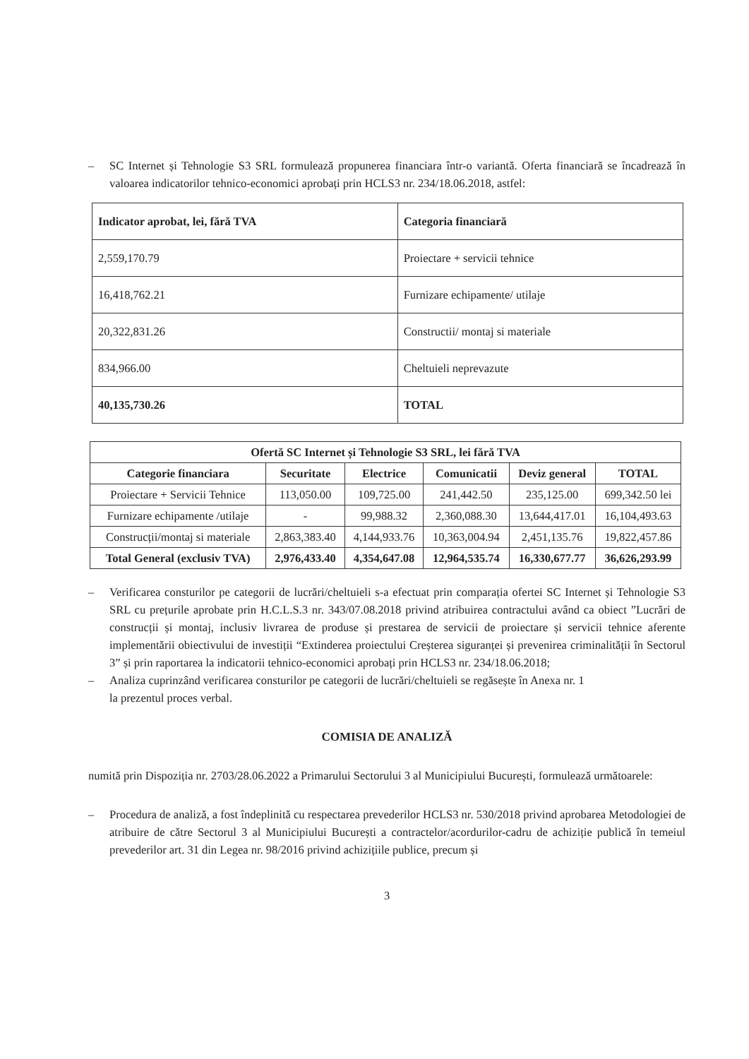– SC Internet și Tehnologie S3 SRL formulează propunerea financiara într-o variantă. Oferta financiară se încadrează în valoarea indicatorilor tehnico-economici aprobați prin HCLS3 nr. 234/18.06.2018, astfel:
| Indicator aprobat, lei, fără TVA | Categoria financiară |
| 2,559,170.79 | Proiectare + servicii tehnice |
| 16,418,762.21 | Furnizare echipamente/ utilaje |
| 20,322,831.26 | Constructii/ montaj si materiale |
| 834,966.00 | Cheltuieli neprevazute |
| 40,135,730.26 | TOTAL |
| Ofertă SC Internet și Tehnologie S3 SRL, lei fără TVA | | | | | |
| --- | --- | --- | --- | --- | --- |
| Categorie financiara | Securitate | Electrice | Comunicatii | Deviz general | TOTAL |
| Proiectare + Servicii Tehnice | 113,050.00 | 109,725.00 | 241,442.50 | 235,125.00 | 699,342.50 lei |
| Furnizare echipamente /utilaje | - | 99,988.32 | 2,360,088.30 | 13,644,417.01 | 16,104,493.63 |
| Construcții/montaj si materiale | 2,863,383.40 | 4,144,933.76 | 10,363,004.94 | 2,451,135.76 | 19,822,457.86 |
| Total General (exclusiv TVA) | 2,976,433.40 | 4,354,647.08 | 12,964,535.74 | 16,330,677.77 | 36,626,293.99 |
– Verificarea consturilor pe categorii de lucrări/cheltuieli s-a efectuat prin comparația ofertei SC Internet și Tehnologie S3 SRL cu prețurile aprobate prin H.C.L.S.3 nr. 343/07.08.2018 privind atribuirea contractului având ca obiect ”Lucrări de construcții și montaj, inclusiv livrarea de produse și prestarea de servicii de proiectare și servicii tehnice aferente implementării obiectivului de investiții “Extinderea proiectului Creșterea siguranței și prevenirea criminalității în Sectorul 3” și prin raportarea la indicatorii tehnico-economici aprobați prin HCLS3 nr. 234/18.06.2018;
– Analiza cuprinzând verificarea consturilor pe categorii de lucrări/cheltuieli se regăsește în Anexa nr. 1
la prezentul proces verbal.
COMISIA DE ANALIZĂ
numită prin Dispoziția nr. 2703/28.06.2022 a Primarului Sectorului 3 al Municipiului București, formulează următoarele:
– Procedura de analiză, a fost îndeplinită cu respectarea prevederilor HCLS3 nr. 530/2018 privind aprobarea Metodologiei de atribuire de către Sectorul 3 al Municipiului București a contractelor/acordurilor-cadru de achiziție publică în temeiul prevederilor art. 31 din Legea nr. 98/2016 privind achizițiile publice, precum și
3